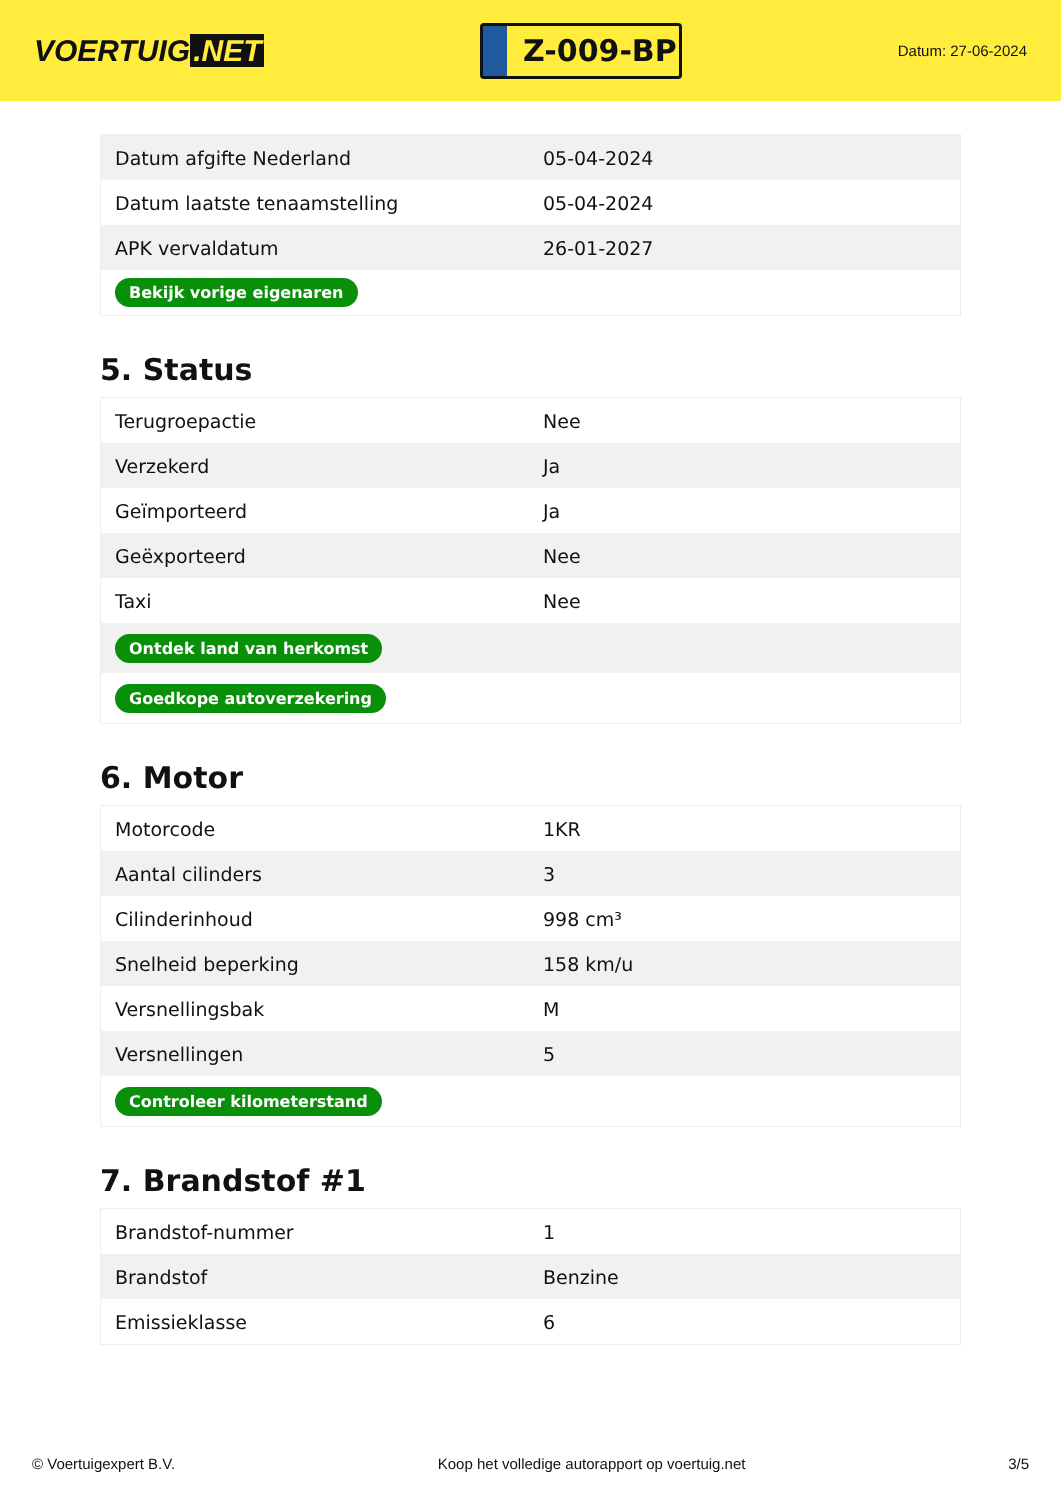VOERTUIG.NET
Z-009-BP
Datum: 27-06-2024
| Datum afgifte Nederland | 05-04-2024 |
| Datum laatste tenaamstelling | 05-04-2024 |
| APK vervaldatum | 26-01-2027 |
| Bekijk vorige eigenaren | |
5. Status
| Terugroepactie | Nee |
| Verzekerd | Ja |
| Geïmporteerd | Ja |
| Geëxporteerd | Nee |
| Taxi | Nee |
| Ontdek land van herkomst | |
| Goedkope autoverzekering | |
6. Motor
| Motorcode | 1KR |
| Aantal cilinders | 3 |
| Cilinderinhoud | 998 cm³ |
| Snelheid beperking | 158 km/u |
| Versnellingsbak | M |
| Versnellingen | 5 |
| Controleer kilometerstand | |
7. Brandstof #1
| Brandstof-nummer | 1 |
| Brandstof | Benzine |
| Emissieklasse | 6 |
© Voertuigexpert B.V. Koop het volledige autorapport op voertuig.net 3/5